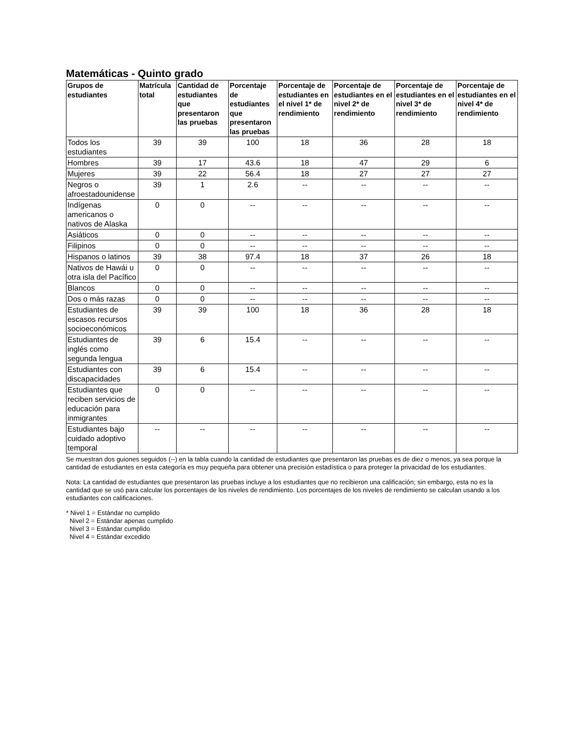Matemáticas - Quinto grado
| Grupos de estudiantes | Matrícula total | Cantidad de estudiantes que presentaron las pruebas | Porcentaje de estudiantes que presentaron las pruebas | Porcentaje de estudiantes en el nivel 1* de rendimiento | Porcentaje de estudiantes en el nivel 2* de rendimiento | Porcentaje de estudiantes en el nivel 3* de rendimiento | Porcentaje de estudiantes en el nivel 4* de rendimiento |
| --- | --- | --- | --- | --- | --- | --- | --- |
| Todos los estudiantes | 39 | 39 | 100 | 18 | 36 | 28 | 18 |
| Hombres | 39 | 17 | 43.6 | 18 | 47 | 29 | 6 |
| Mujeres | 39 | 22 | 56.4 | 18 | 27 | 27 | 27 |
| Negros o afroestadounidense | 39 | 1 | 2.6 | -- | -- | -- | -- |
| Indígenas americanos o nativos de Alaska | 0 | 0 | -- | -- | -- | -- | -- |
| Asiáticos | 0 | 0 | -- | -- | -- | -- | -- |
| Filipinos | 0 | 0 | -- | -- | -- | -- | -- |
| Hispanos o latinos | 39 | 38 | 97.4 | 18 | 37 | 26 | 18 |
| Nativos de Hawái u otra isla del Pacífico | 0 | 0 | -- | -- | -- | -- | -- |
| Blancos | 0 | 0 | -- | -- | -- | -- | -- |
| Dos o más razas | 0 | 0 | -- | -- | -- | -- | -- |
| Estudiantes de escasos recursos socioeconómicos | 39 | 39 | 100 | 18 | 36 | 28 | 18 |
| Estudiantes de inglés como segunda lengua | 39 | 6 | 15.4 | -- | -- | -- | -- |
| Estudiantes con discapacidades | 39 | 6 | 15.4 | -- | -- | -- | -- |
| Estudiantes que reciben servicios de educación para inmigrantes | 0 | 0 | -- | -- | -- | -- | -- |
| Estudiantes bajo cuidado adoptivo temporal | -- | -- | -- | -- | -- | -- | -- |
Se muestran dos guiones seguidos (--) en la tabla cuando la cantidad de estudiantes que presentaron las pruebas es de diez o menos, ya sea porque la cantidad de estudiantes en esta categoría es muy pequeña para obtener una precisión estadística o para proteger la privacidad de los estudiantes.
Nota: La cantidad de estudiantes que presentaron las pruebas incluye a los estudiantes que no recibieron una calificación; sin embargo, esta no es la cantidad que se usó para calcular los porcentajes de los niveles de rendimiento. Los porcentajes de los niveles de rendimiento se calculan usando a los estudiantes con calificaciones.
* Nivel 1 = Estándar no cumplido
Nivel 2 = Estándar apenas cumplido
Nivel 3 = Estándar cumplido
Nivel 4 = Estándar excedido